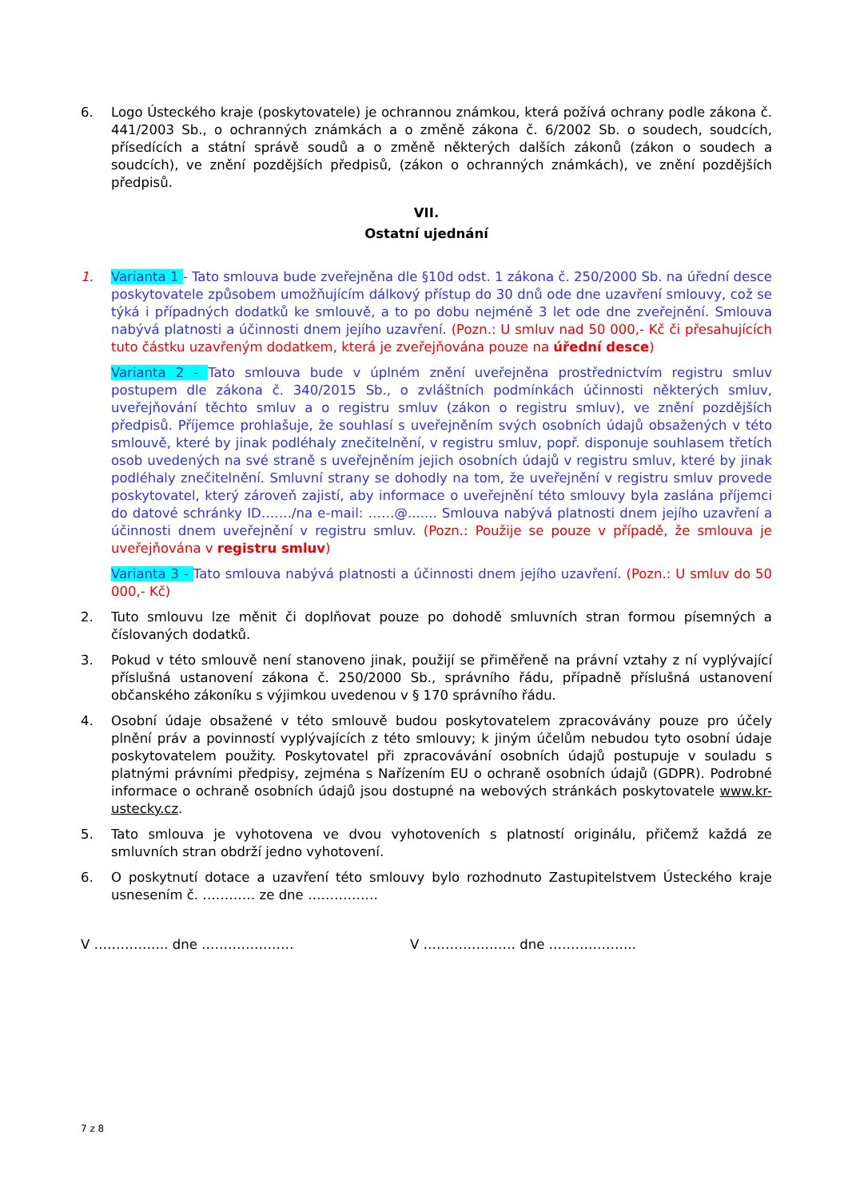6. Logo Ústeckého kraje (poskytovatele) je ochrannou známkou, která požívá ochrany podle zákona č. 441/2003 Sb., o ochranných známkách a o změně zákona č. 6/2002 Sb. o soudech, soudcích, přísedících a státní správě soudů a o změně některých dalších zákonů (zákon o soudech a soudcích), ve znění pozdějších předpisů, (zákon o ochranných známkách), ve znění pozdějších předpisů.
VII.
Ostatní ujednání
1. Varianta 1 - Tato smlouva bude zveřejněna dle §10d odst. 1 zákona č. 250/2000 Sb. na úřední desce poskytovatele způsobem umožňujícím dálkový přístup do 30 dnů ode dne uzavření smlouvy, což se týká i případných dodatků ke smlouvě, a to po dobu nejméně 3 let ode dne zveřejnění. Smlouva nabývá platnosti a účinnosti dnem jejího uzavření. (Pozn.: U smluv nad 50 000,- Kč či přesahujících tuto částku uzavřeným dodatkem, která je zveřejňována pouze na úřední desce)
Varianta 2 - Tato smlouva bude v úplném znění uveřejněna prostřednictvím registru smluv postupem dle zákona č. 340/2015 Sb., o zvláštních podmínkách účinnosti některých smluv, uveřejňování těchto smluv a o registru smluv (zákon o registru smluv), ve znění pozdějších předpisů. Příjemce prohlašuje, že souhlasí s uveřejněním svých osobních údajů obsažených v této smlouvě, které by jinak podléhaly znečitelnění, v registru smluv, popř. disponuje souhlasem třetích osob uvedených na své straně s uveřejněním jejich osobních údajů v registru smluv, které by jinak podléhaly znečitelnění. Smluvní strany se dohodly na tom, že uveřejnění v registru smluv provede poskytovatel, který zároveň zajistí, aby informace o uveřejnění této smlouvy byla zaslána příjemci do datové schránky ID……./na e-mail: ……@....... Smlouva nabývá platnosti dnem jejího uzavření a účinnosti dnem uveřejnění v registru smluv. (Pozn.: Použije se pouze v případě, že smlouva je uveřejňována v registru smluv)
Varianta 3 - Tato smlouva nabývá platnosti a účinnosti dnem jejího uzavření. (Pozn.: U smluv do 50 000,- Kč)
2. Tuto smlouvu lze měnit či doplňovat pouze po dohodě smluvních stran formou písemných a číslovaných dodatků.
3. Pokud v této smlouvě není stanoveno jinak, použijí se přiměřeně na právní vztahy z ní vyplývající příslušná ustanovení zákona č. 250/2000 Sb., správního řádu, případně příslušná ustanovení občanského zákoníku s výjimkou uvedenou v § 170 správního řádu.
4. Osobní údaje obsažené v této smlouvě budou poskytovatelem zpracovávány pouze pro účely plnění práv a povinností vyplývajících z této smlouvy; k jiným účelům nebudou tyto osobní údaje poskytovatelem použity. Poskytovatel při zpracovávání osobních údajů postupuje v souladu s platnými právními předpisy, zejména s Nařízením EU o ochraně osobních údajů (GDPR). Podrobné informace o ochraně osobních údajů jsou dostupné na webových stránkách poskytovatele www.kr-ustecky.cz.
5. Tato smlouva je vyhotovena ve dvou vyhotoveních s platností originálu, přičemž každá ze smluvních stran obdrží jedno vyhotovení.
6. O poskytnutí dotace a uzavření této smlouvy bylo rozhodnuto Zastupitelstvem Ústeckého kraje usnesením č. ………… ze dne …………….
V …………….. dne ………………… V ………………… dne ………………..
7 z 8